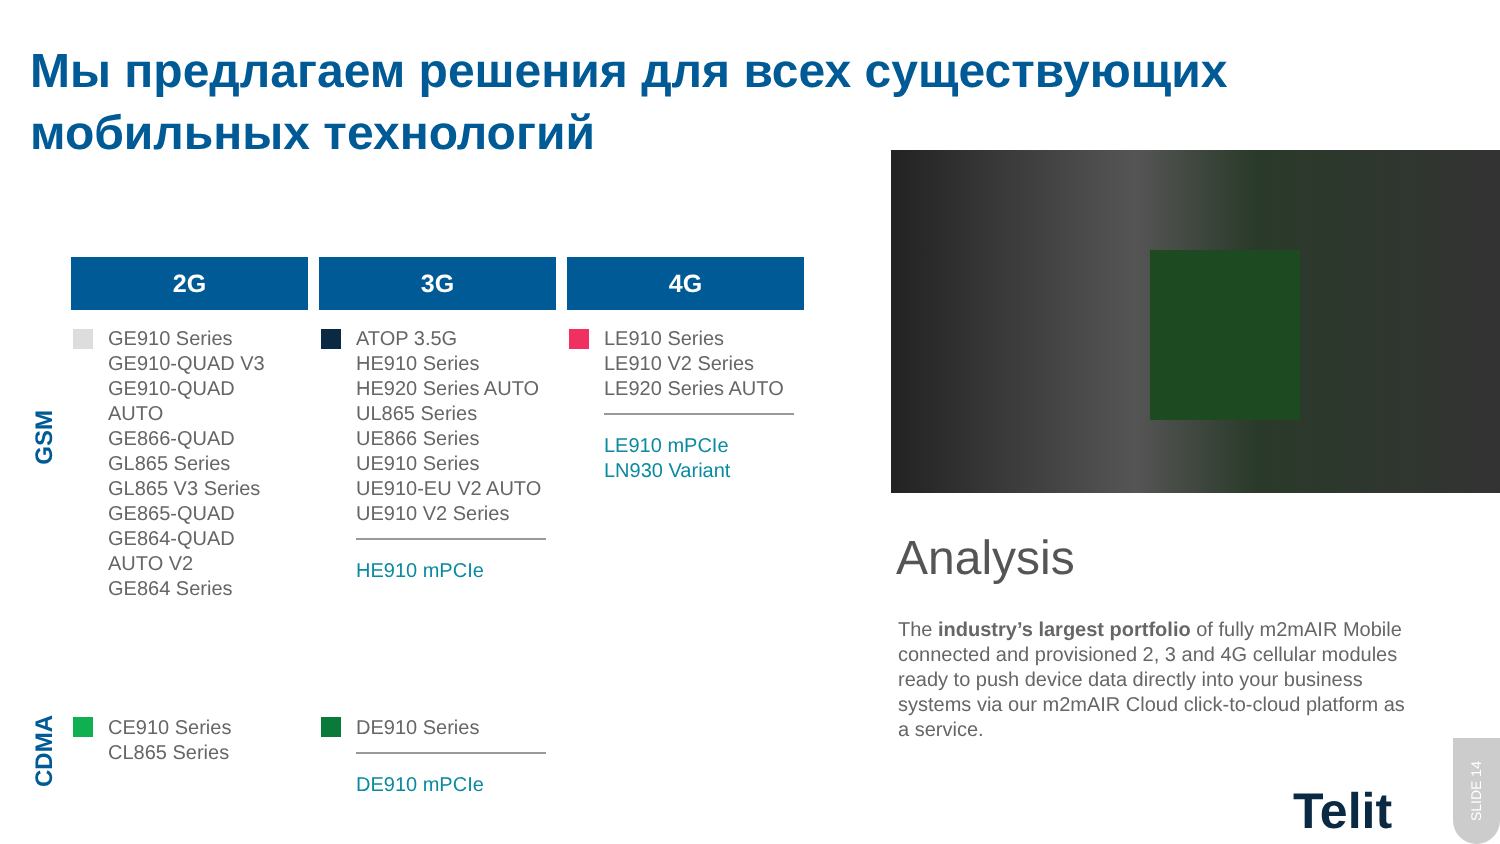Мы предлагаем решения для всех существующих
мобильных технологий
2G 3G 4G
GSM
CDMA
GE910 Series
GE910-QUAD V3
GE910-QUAD
AUTO
GE866-QUAD
GL865 Series
GL865 V3 Series
GE865-QUAD
GE864-QUAD
AUTO V2
GE864 Series
ATOP 3.5G
HE910 Series
HE920 Series AUTO
UL865 Series
UE866 Series
UE910 Series
UE910-EU V2 AUTO
UE910 V2 Series
HE910 mPCIe
LE910 Series
LE910 V2 Series
LE920 Series AUTO
LE910 mPCIe
LN930 Variant
CE910 Series
CL865 Series
DE910 Series
DE910 mPCIe
Analysis
The industry’s largest portfolio of fully m2mAIR Mobile connected and provisioned 2, 3 and 4G cellular modules ready to push device data directly into your business systems via our m2mAIR Cloud click-to-cloud platform as a service.
Telit
SLIDE 14